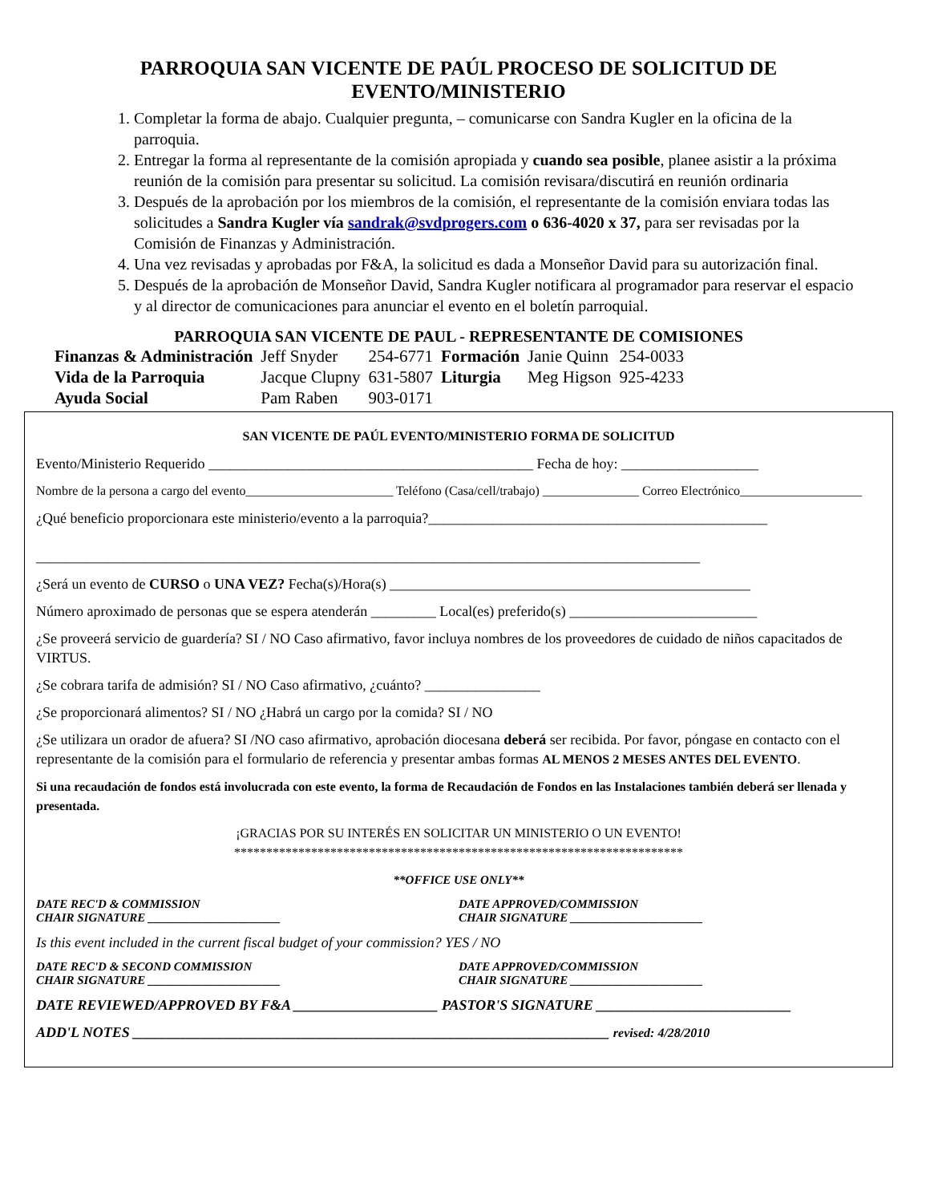PARROQUIA SAN VICENTE DE PAÚL PROCESO DE SOLICITUD DE
EVENTO/MINISTERIO
1. Completar la forma de abajo. Cualquier pregunta, – comunicarse con Sandra Kugler en la oficina de la parroquia.
2. Entregar la forma al representante de la comisión apropiada y cuando sea posible, planee asistir a la próxima reunión de la comisión para presentar su solicitud. La comisión revisara/discutirá en reunión ordinaria
3. Después de la aprobación por los miembros de la comisión, el representante de la comisión enviara todas las solicitudes a Sandra Kugler vía sandrak@svdprogers.com o 636-4020 x 37, para ser revisadas por la Comisión de Finanzas y Administración.
4. Una vez revisadas y aprobadas por F&A, la solicitud es dada a Monseñor David para su autorización final.
5. Después de la aprobación de Monseñor David, Sandra Kugler notificara al programador para reservar el espacio y al director de comunicaciones para anunciar el evento en el boletín parroquial.
PARROQUIA SAN VICENTE DE PAUL - REPRESENTANTE DE COMISIONES
| Finanzas & Administración | Jeff Snyder | 254-6771 | Formación | Janie Quinn | 254-0033 |
| Vida de la Parroquia | Jacque Clupny | 631-5807 | Liturgia | Meg Higson | 925-4233 |
| Ayuda Social | Pam Raben | 903-0171 | | | |
SAN VICENTE DE PAÚL EVENTO/MINISTERIO FORMA DE SOLICITUD
Evento/Ministerio Requerido _____________________________________________ Fecha de hoy: ___________________
Nombre de la persona a cargo del evento_______________________ Teléfono (Casa/cell/trabajo) _______________ Correo Electrónico___________________
¿Qué beneficio proporcionara este ministerio/evento a la parroquia?_______________________________________________
____________________________________________________________________________________________
¿Será un evento de CURSO o UNA VEZ? Fecha(s)/Hora(s) __________________________________________________
Número aproximado de personas que se espera atenderán _________ Local(es) preferido(s) __________________________
¿Se proveerá servicio de guardería? SI / NO Caso afirmativo, favor incluya nombres de los proveedores de cuidado de niños capacitados de VIRTUS.
¿Se cobrara tarifa de admisión? SI / NO Caso afirmativo, ¿cuánto? ________________
¿Se proporcionará alimentos? SI / NO ¿Habrá un cargo por la comida? SI / NO
¿Se utilizara un orador de afuera? SI /NO caso afirmativo, aprobación diocesana deberá ser recibida. Por favor, póngase en contacto con el representante de la comisión para el formulario de referencia y presentar ambas formas AL MENOS 2 MESES ANTES DEL EVENTO.
Si una recaudación de fondos está involucrada con este evento, la forma de Recaudación de Fondos en las Instalaciones también deberá ser llenada y presentada.
¡GRACIAS POR SU INTERÉS EN SOLICITAR UN MINISTERIO O UN EVENTO!
**********************************************************************
**OFFICE USE ONLY**
DATE REC'D & COMMISSION
CHAIR SIGNATURE ______________________
DATE APPROVED/COMMISSION
CHAIR SIGNATURE ______________________
Is this event included in the current fiscal budget of your commission? YES / NO
DATE REC'D & SECOND COMMISSION
CHAIR SIGNATURE ______________________
DATE APPROVED/COMMISSION
CHAIR SIGNATURE ______________________
DATE REVIEWED/APPROVED BY F&A ____________________ PASTOR'S SIGNATURE ___________________________
ADD'L NOTES __________________________________________________________________ revised: 4/28/2010